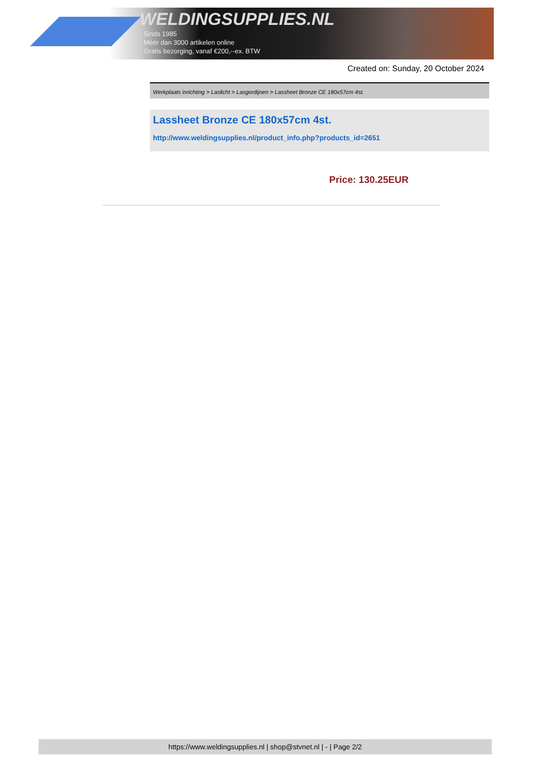WELDINGSUPPLIES.NL
- Sinds 1985
- Méér dan 3000 artikelen online
- Gratis bezorging, vanaf €200,--ex. BTW
Created on: Sunday, 20 October 2024
Werkplaats inrichting > Laslicht > Lasgordijnen > Lassheet Bronze CE 180x57cm 4st.
Lassheet Bronze CE 180x57cm 4st.
http://www.weldingsupplies.nl/product_info.php?products_id=2651
Price: 130.25EUR
https://www.weldingsupplies.nl | shop@stvnet.nl | - | Page 2/2